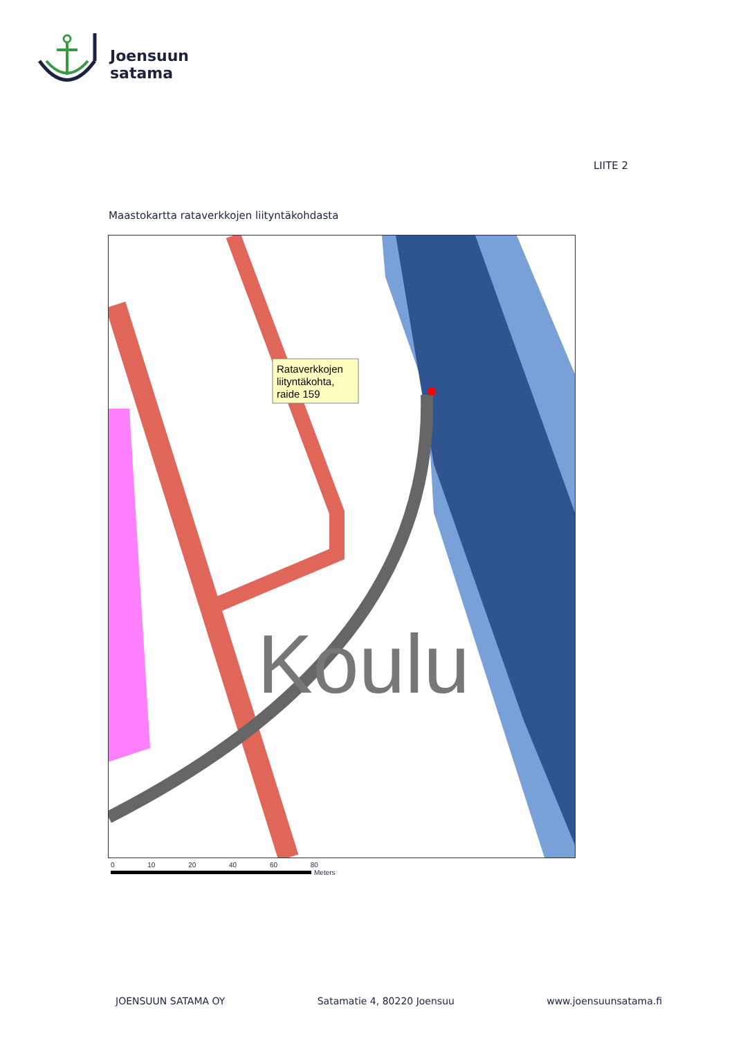Joensuun
satama
LIITE 2
Maastokartta rataverkkojen liityntäkohdasta
Koulu
Rataverkkojen
liityntäkohta,
raide 159
0 10 20 40 60 80
Meters
JOENSUUN SATAMA OY Satamatie 4, 80220 Joensuu www.joensuunsatama.fi